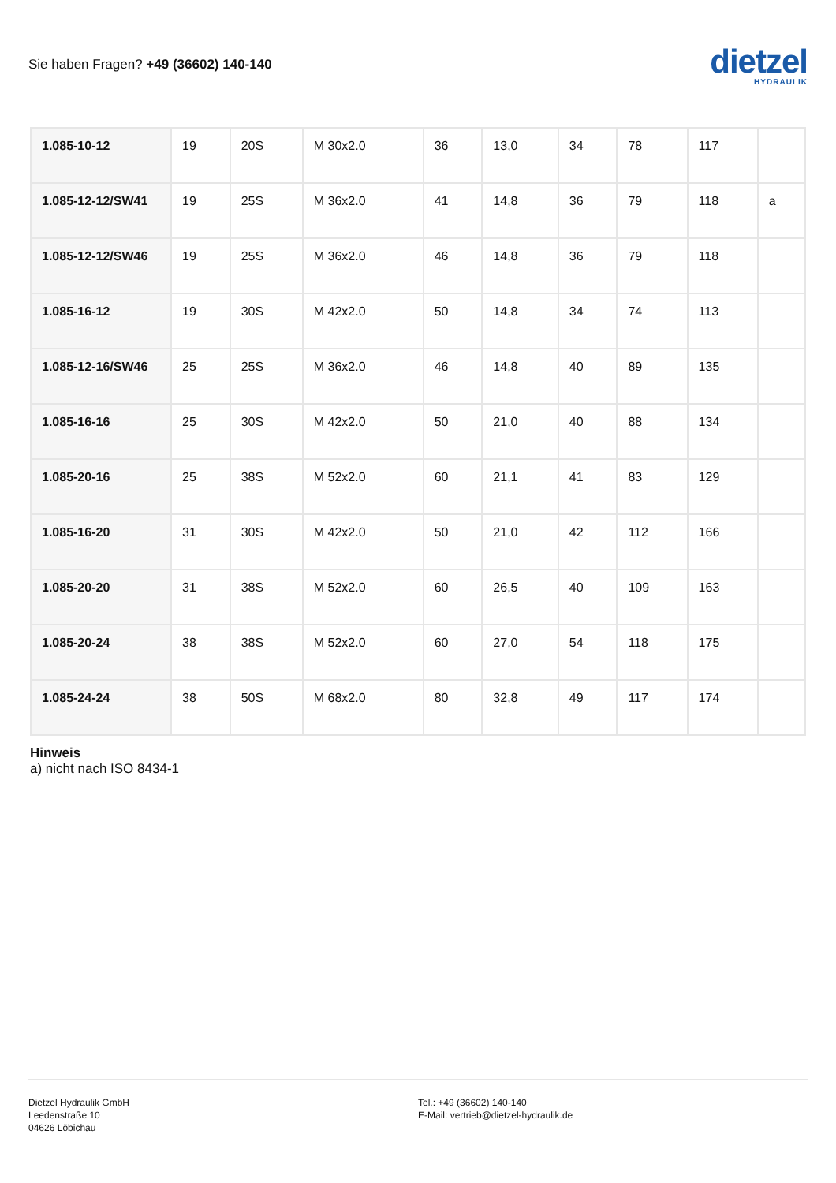Sie haben Fragen? +49 (36602) 140-140
dietzel
HYDRAULIK
| 1.085-10-12 | 19 | 20S | M 30x2.0 | 36 | 13,0 | 34 | 78 | 117 | |
| 1.085-12-12/SW41 | 19 | 25S | M 36x2.0 | 41 | 14,8 | 36 | 79 | 118 | a |
| 1.085-12-12/SW46 | 19 | 25S | M 36x2.0 | 46 | 14,8 | 36 | 79 | 118 | |
| 1.085-16-12 | 19 | 30S | M 42x2.0 | 50 | 14,8 | 34 | 74 | 113 | |
| 1.085-12-16/SW46 | 25 | 25S | M 36x2.0 | 46 | 14,8 | 40 | 89 | 135 | |
| 1.085-16-16 | 25 | 30S | M 42x2.0 | 50 | 21,0 | 40 | 88 | 134 | |
| 1.085-20-16 | 25 | 38S | M 52x2.0 | 60 | 21,1 | 41 | 83 | 129 | |
| 1.085-16-20 | 31 | 30S | M 42x2.0 | 50 | 21,0 | 42 | 112 | 166 | |
| 1.085-20-20 | 31 | 38S | M 52x2.0 | 60 | 26,5 | 40 | 109 | 163 | |
| 1.085-20-24 | 38 | 38S | M 52x2.0 | 60 | 27,0 | 54 | 118 | 175 | |
| 1.085-24-24 | 38 | 50S | M 68x2.0 | 80 | 32,8 | 49 | 117 | 174 | |
Hinweis
a) nicht nach ISO 8434-1
Dietzel Hydraulik GmbH
Leedenstraße 10
04626 Löbichau
Tel.: +49 (36602) 140-140
E-Mail: vertrieb@dietzel-hydraulik.de